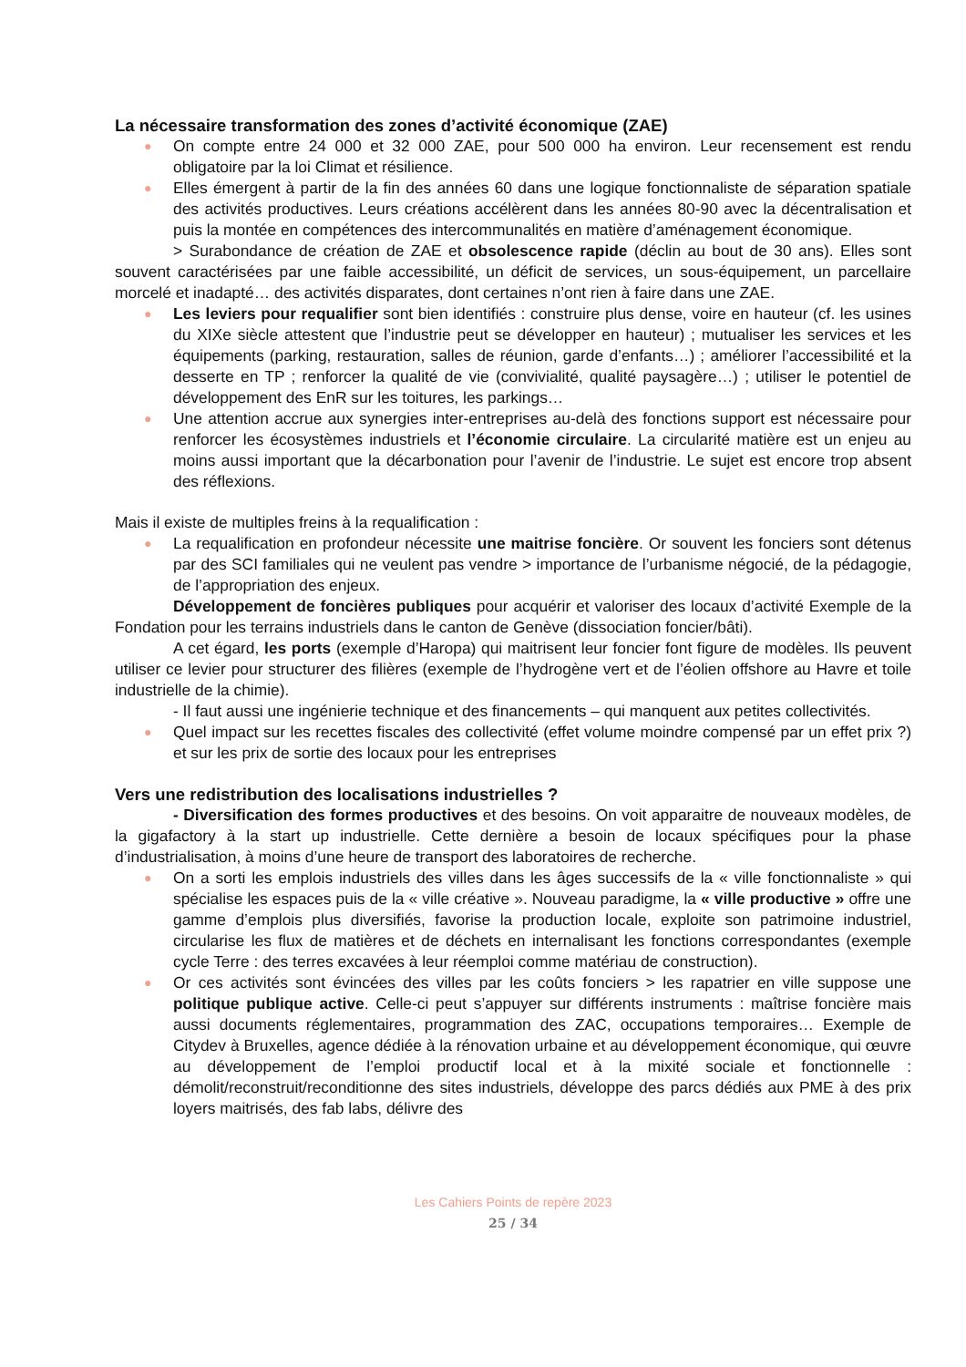La nécessaire transformation des zones d’activité économique (ZAE)
● On compte entre 24 000 et 32 000 ZAE, pour 500 000 ha environ. Leur recensement est rendu obligatoire par la loi Climat et résilience.
● Elles émergent à partir de la fin des années 60 dans une logique fonctionnaliste de séparation spatiale des activités productives. Leurs créations accélèrent dans les années 80-90 avec la décentralisation et puis la montée en compétences des intercommunalités en matière d’aménagement économique.
> Surabondance de création de ZAE et obsolescence rapide (déclin au bout de 30 ans). Elles sont souvent caractérisées par une faible accessibilité, un déficit de services, un sous-équipement, un parcellaire morcelé et inadapté… des activités disparates, dont certaines n’ont rien à faire dans une ZAE.
● Les leviers pour requalifier sont bien identifiés : construire plus dense, voire en hauteur (cf. les usines du XIXe siècle attestent que l’industrie peut se développer en hauteur) ; mutualiser les services et les équipements (parking, restauration, salles de réunion, garde d’enfants…) ; améliorer l’accessibilité et la desserte en TP ; renforcer la qualité de vie (convivialité, qualité paysagère…) ; utiliser le potentiel de développement des EnR sur les toitures, les parkings…
● Une attention accrue aux synergies inter-entreprises au-delà des fonctions support est nécessaire pour renforcer les écosystèmes industriels et l’économie circulaire. La circularité matière est un enjeu au moins aussi important que la décarbonation pour l’avenir de l’industrie. Le sujet est encore trop absent des réflexions.
Mais il existe de multiples freins à la requalification :
● La requalification en profondeur nécessite une maitrise foncière. Or souvent les fonciers sont détenus par des SCI familiales qui ne veulent pas vendre > importance de l’urbanisme négocié, de la pédagogie, de l’appropriation des enjeux.
Développement de foncières publiques pour acquérir et valoriser des locaux d’activité Exemple de la Fondation pour les terrains industriels dans le canton de Genève (dissociation foncier/bâti).
A cet égard, les ports (exemple d’Haropa) qui maitrisent leur foncier font figure de modèles. Ils peuvent utiliser ce levier pour structurer des filières (exemple de l’hydrogène vert et de l’éolien offshore au Havre et toile industrielle de la chimie).
- Il faut aussi une ingénierie technique et des financements – qui manquent aux petites collectivités.
● Quel impact sur les recettes fiscales des collectivité (effet volume moindre compensé par un effet prix ?) et sur les prix de sortie des locaux pour les entreprises
Vers une redistribution des localisations industrielles ?
- Diversification des formes productives et des besoins. On voit apparaitre de nouveaux modèles, de la gigafactory à la start up industrielle. Cette dernière a besoin de locaux spécifiques pour la phase d’industrialisation, à moins d’une heure de transport des laboratoires de recherche.
● On a sorti les emplois industriels des villes dans les âges successifs de la « ville fonctionnaliste » qui spécialise les espaces puis de la « ville créative ». Nouveau paradigme, la « ville productive » offre une gamme d’emplois plus diversifiés, favorise la production locale, exploite son patrimoine industriel, circularise les flux de matières et de déchets en internalisant les fonctions correspondantes (exemple cycle Terre : des terres excavées à leur réemploi comme matériau de construction).
● Or ces activités sont évincées des villes par les coûts fonciers > les rapatrier en ville suppose une politique publique active. Celle-ci peut s’appuyer sur différents instruments : maîtrise foncière mais aussi documents réglementaires, programmation des ZAC, occupations temporaires… Exemple de Citydev à Bruxelles, agence dédiée à la rénovation urbaine et au développement économique, qui œuvre au développement de l’emploi productif local et à la mixité sociale et fonctionnelle : démolit/reconstruit/reconditionne des sites industriels, développe des parcs dédiés aux PME à des prix loyers maitrisés, des fab labs, délivre des
Les Cahiers Points de repère 2023
25 / 34